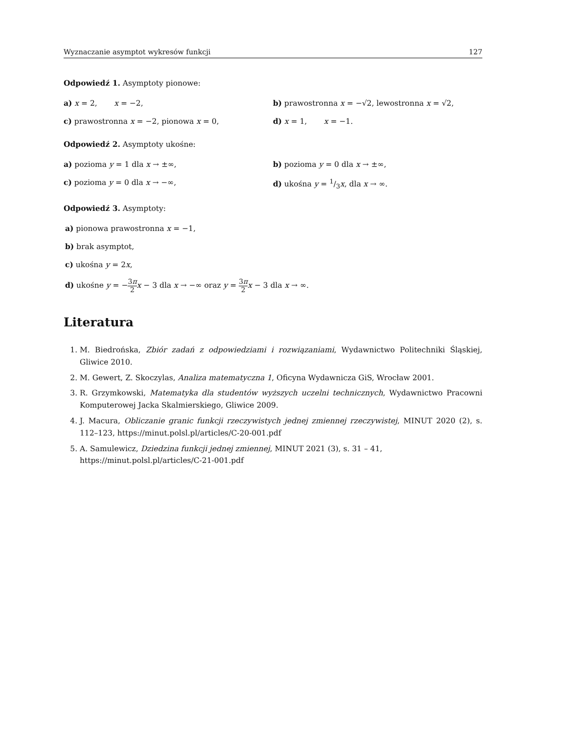Wyznaczanie asymptot wykresów funkcji 127
Odpowiedź 1. Asymptoty pionowe:
a) x = 2, x = −2, b) prawostronna x = −√2, lewostronna x = √2,
c) prawostronna x = −2, pionowa x = 0, d) x = 1, x = −1.
Odpowiedź 2. Asymptoty ukośne:
a) pozioma y = 1 dla x → ±∞, b) pozioma y = 0 dla x → ±∞,
c) pozioma y = 0 dla x → −∞, d) ukośna y = 1/3x, dla x → ∞.
Odpowiedź 3. Asymptoty:
a) pionowa prawostronna x = −1,
b) brak asymptot,
c) ukośna y = 2x,
d) ukośne y = −3π 2 x − 3 dla x → −∞ oraz y = 3π 2 x − 3 dla x → ∞.
Literatura
1. M. Biedrońska, Zbiór zadań z odpowiedziami i rozwiązaniami, Wydawnictwo Politechniki Śląskiej, Gliwice 2010.
2. M. Gewert, Z. Skoczylas, Analiza matematyczna 1, Oficyna Wydawnicza GiS, Wrocław 2001.
3. R. Grzymkowski, Matematyka dla studentów wyższych uczelni technicznych, Wydawnictwo Pracowni Komputerowej Jacka Skalmierskiego, Gliwice 2009.
4. J. Macura, Obliczanie granic funkcji rzeczywistych jednej zmiennej rzeczywistej, MINUT 2020 (2), s. 112–123, https://minut.polsl.pl/articles/C-20-001.pdf
5. A. Samulewicz, Dziedzina funkcji jednej zmiennej, MINUT 2021 (3), s. 31 – 41,
https://minut.polsl.pl/articles/C-21-001.pdf